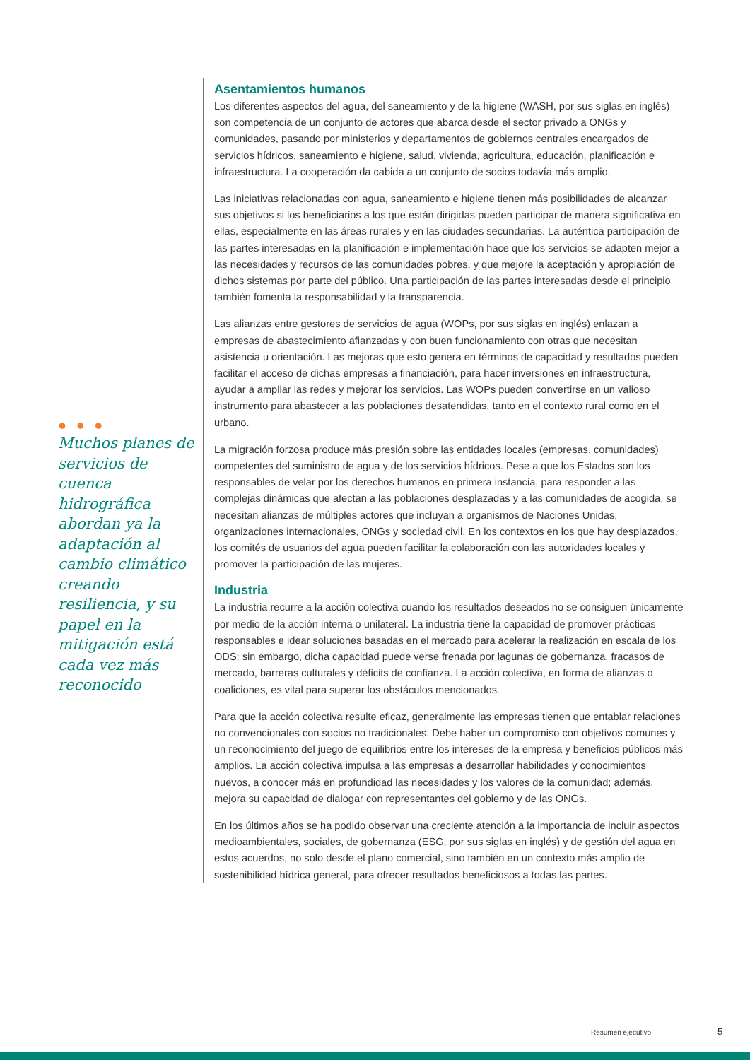● ● ●
Muchos planes de servicios de cuenca hidrográfica abordan ya la adaptación al cambio climático creando resiliencia, y su papel en la mitigación está cada vez más reconocido
Asentamientos humanos
Los diferentes aspectos del agua, del saneamiento y de la higiene (WASH, por sus siglas en inglés) son competencia de un conjunto de actores que abarca desde el sector privado a ONGs y comunidades, pasando por ministerios y departamentos de gobiernos centrales encargados de servicios hídricos, saneamiento e higiene, salud, vivienda, agricultura, educación, planificación e infraestructura. La cooperación da cabida a un conjunto de socios todavía más amplio.
Las iniciativas relacionadas con agua, saneamiento e higiene tienen más posibilidades de alcanzar sus objetivos si los beneficiarios a los que están dirigidas pueden participar de manera significativa en ellas, especialmente en las áreas rurales y en las ciudades secundarias. La auténtica participación de las partes interesadas en la planificación e implementación hace que los servicios se adapten mejor a las necesidades y recursos de las comunidades pobres, y que mejore la aceptación y apropiación de dichos sistemas por parte del público. Una participación de las partes interesadas desde el principio también fomenta la responsabilidad y la transparencia.
Las alianzas entre gestores de servicios de agua (WOPs, por sus siglas en inglés) enlazan a empresas de abastecimiento afianzadas y con buen funcionamiento con otras que necesitan asistencia u orientación. Las mejoras que esto genera en términos de capacidad y resultados pueden facilitar el acceso de dichas empresas a financiación, para hacer inversiones en infraestructura, ayudar a ampliar las redes y mejorar los servicios. Las WOPs pueden convertirse en un valioso instrumento para abastecer a las poblaciones desatendidas, tanto en el contexto rural como en el urbano.
La migración forzosa produce más presión sobre las entidades locales (empresas, comunidades) competentes del suministro de agua y de los servicios hídricos. Pese a que los Estados son los responsables de velar por los derechos humanos en primera instancia, para responder a las complejas dinámicas que afectan a las poblaciones desplazadas y a las comunidades de acogida, se necesitan alianzas de múltiples actores que incluyan a organismos de Naciones Unidas, organizaciones internacionales, ONGs y sociedad civil. En los contextos en los que hay desplazados, los comités de usuarios del agua pueden facilitar la colaboración con las autoridades locales y promover la participación de las mujeres.
Industria
La industria recurre a la acción colectiva cuando los resultados deseados no se consiguen únicamente por medio de la acción interna o unilateral. La industria tiene la capacidad de promover prácticas responsables e idear soluciones basadas en el mercado para acelerar la realización en escala de los ODS; sin embargo, dicha capacidad puede verse frenada por lagunas de gobernanza, fracasos de mercado, barreras culturales y déficits de confianza. La acción colectiva, en forma de alianzas o coaliciones, es vital para superar los obstáculos mencionados.
Para que la acción colectiva resulte eficaz, generalmente las empresas tienen que entablar relaciones no convencionales con socios no tradicionales. Debe haber un compromiso con objetivos comunes y un reconocimiento del juego de equilibrios entre los intereses de la empresa y beneficios públicos más amplios. La acción colectiva impulsa a las empresas a desarrollar habilidades y conocimientos nuevos, a conocer más en profundidad las necesidades y los valores de la comunidad; además, mejora su capacidad de dialogar con representantes del gobierno y de las ONGs.
En los últimos años se ha podido observar una creciente atención a la importancia de incluir aspectos medioambientales, sociales, de gobernanza (ESG, por sus siglas en inglés) y de gestión del agua en estos acuerdos, no solo desde el plano comercial, sino también en un contexto más amplio de sostenibilidad hídrica general, para ofrecer resultados beneficiosos a todas las partes.
Resumen ejecutivo 5